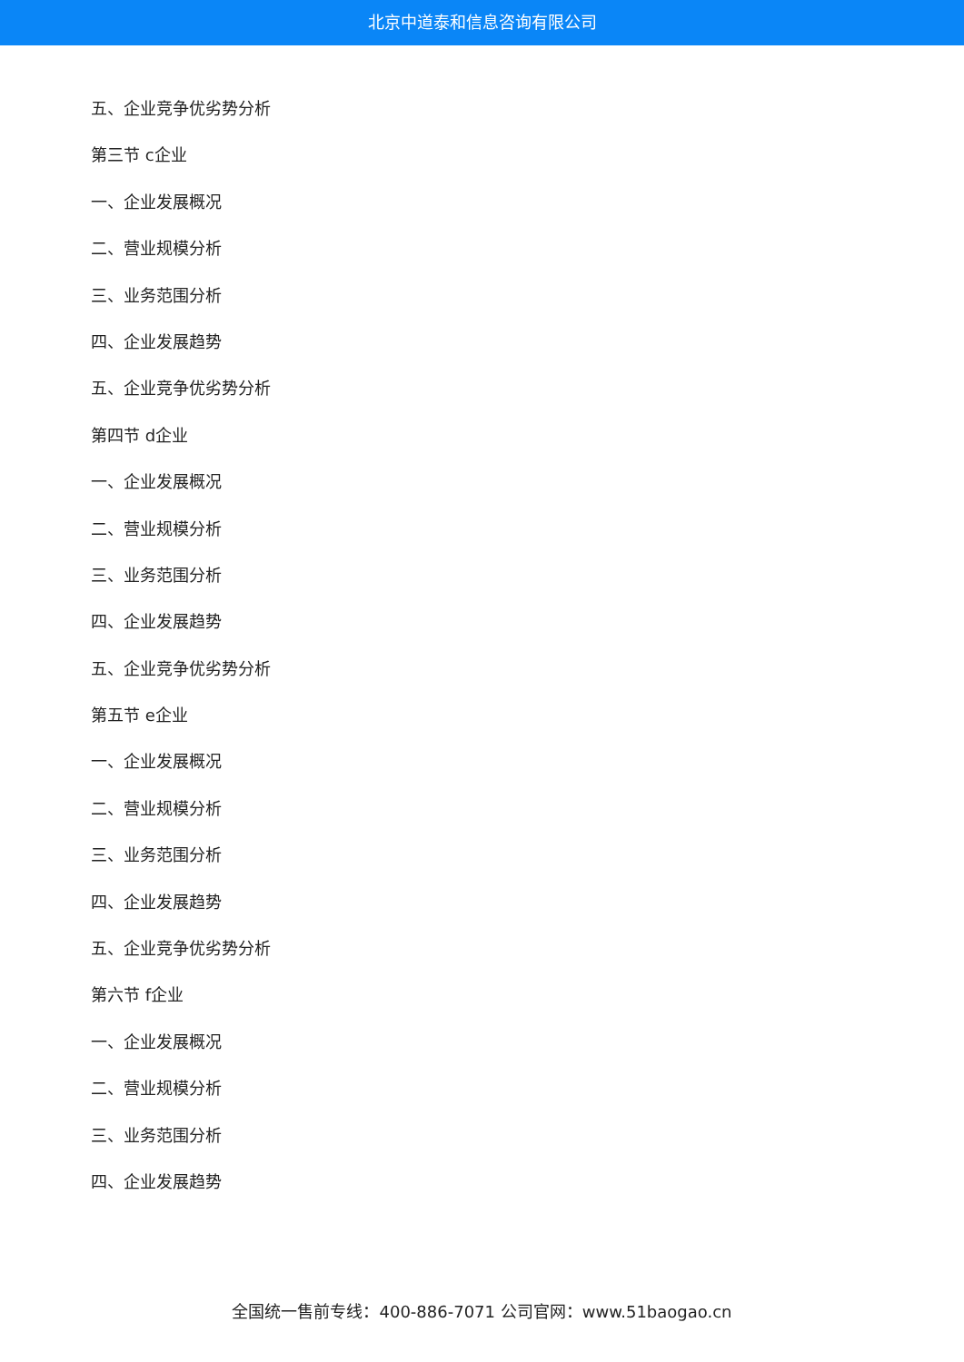北京中道泰和信息咨询有限公司
五、企业竞争优劣势分析
第三节 c企业
一、企业发展概况
二、营业规模分析
三、业务范围分析
四、企业发展趋势
五、企业竞争优劣势分析
第四节 d企业
一、企业发展概况
二、营业规模分析
三、业务范围分析
四、企业发展趋势
五、企业竞争优劣势分析
第五节 e企业
一、企业发展概况
二、营业规模分析
三、业务范围分析
四、企业发展趋势
五、企业竞争优劣势分析
第六节 f企业
一、企业发展概况
二、营业规模分析
三、业务范围分析
四、企业发展趋势
全国统一售前专线：400-886-7071 公司官网：www.51baogao.cn